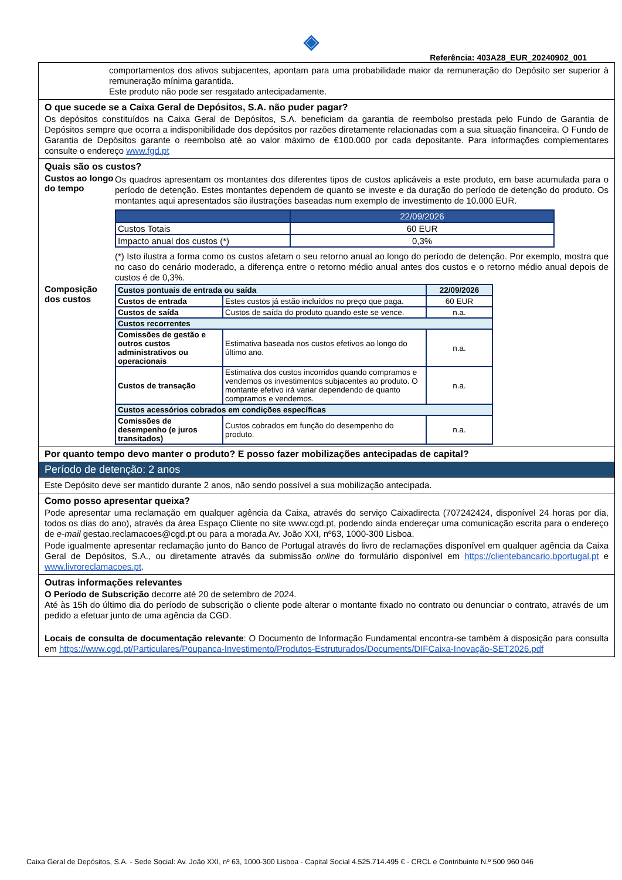◈
Referência: 403A28_EUR_20240902_001
comportamentos dos ativos subjacentes, apontam para uma probabilidade maior da remuneração do Depósito ser superior à remuneração mínima garantida.
Este produto não pode ser resgatado antecipadamente.
O que sucede se a Caixa Geral de Depósitos, S.A. não puder pagar?
Os depósitos constituídos na Caixa Geral de Depósitos, S.A. beneficiam da garantia de reembolso prestada pelo Fundo de Garantia de Depósitos sempre que ocorra a indisponibilidade dos depósitos por razões diretamente relacionadas com a sua situação financeira. O Fundo de Garantia de Depósitos garante o reembolso até ao valor máximo de €100.000 por cada depositante. Para informações complementares consulte o endereço www.fgd.pt
Quais são os custos?
Custos ao longo do tempo
Os quadros apresentam os montantes dos diferentes tipos de custos aplicáveis a este produto, em base acumulada para o período de detenção. Estes montantes dependem de quanto se investe e da duração do período de detenção do produto. Os montantes aqui apresentados são ilustrações baseadas num exemplo de investimento de 10.000 EUR.
| | 22/09/2026 |
| --- | --- |
| Custos Totais | 60 EUR |
| Impacto anual dos custos (*) | 0,3% |
(*) Isto ilustra a forma como os custos afetam o seu retorno anual ao longo do período de detenção. Por exemplo, mostra que no caso do cenário moderado, a diferença entre o retorno médio anual antes dos custos e o retorno médio anual depois de custos é de 0,3%.
Composição dos custos
| Custos pontuais de entrada ou saída | | 22/09/2026 |
| Custos de entrada | Estes custos já estão incluídos no preço que paga. | 60 EUR |
| Custos de saída | Custos de saída do produto quando este se vence. | n.a. |
| Custos recorrentes | | |
| Comissões de gestão e outros custos administrativos ou operacionais | Estimativa baseada nos custos efetivos ao longo do último ano. | n.a. |
| Custos de transação | Estimativa dos custos incorridos quando compramos e vendemos os investimentos subjacentes ao produto. O montante efetivo irá variar dependendo de quanto compramos e vendemos. | n.a. |
| Custos acessórios cobrados em condições específicas | | |
| Comissões de desempenho (e juros transitados) | Custos cobrados em função do desempenho do produto. | n.a. |
Por quanto tempo devo manter o produto? E posso fazer mobilizações antecipadas de capital?
Período de detenção: 2 anos
Este Depósito deve ser mantido durante 2 anos, não sendo possível a sua mobilização antecipada.
Como posso apresentar queixa?
Pode apresentar uma reclamação em qualquer agência da Caixa, através do serviço Caixadirecta (707242424, disponível 24 horas por dia, todos os dias do ano), através da área Espaço Cliente no site www.cgd.pt, podendo ainda endereçar uma comunicação escrita para o endereço de e-mail gestao.reclamacoes@cgd.pt ou para a morada Av. João XXI, nº63, 1000-300 Lisboa.
Pode igualmente apresentar reclamação junto do Banco de Portugal através do livro de reclamações disponível em qualquer agência da Caixa Geral de Depósitos, S.A., ou diretamente através da submissão online do formulário disponível em https://clientebancario.bportugal.pt e www.livroreclamacoes.pt.
Outras informações relevantes
O Período de Subscrição decorre até 20 de setembro de 2024.
Até às 15h do último dia do período de subscrição o cliente pode alterar o montante fixado no contrato ou denunciar o contrato, através de um pedido a efetuar junto de uma agência da CGD.
Locais de consulta de documentação relevante: O Documento de Informação Fundamental encontra-se também à disposição para consulta em https://www.cgd.pt/Particulares/Poupanca-Investimento/Produtos-Estruturados/Documents/DIFCaixa-Inovação-SET2026.pdf
Caixa Geral de Depósitos, S.A. - Sede Social: Av. João XXI, nº 63, 1000-300 Lisboa - Capital Social 4.525.714.495 € - CRCL e Contribuinte N.º 500 960 046